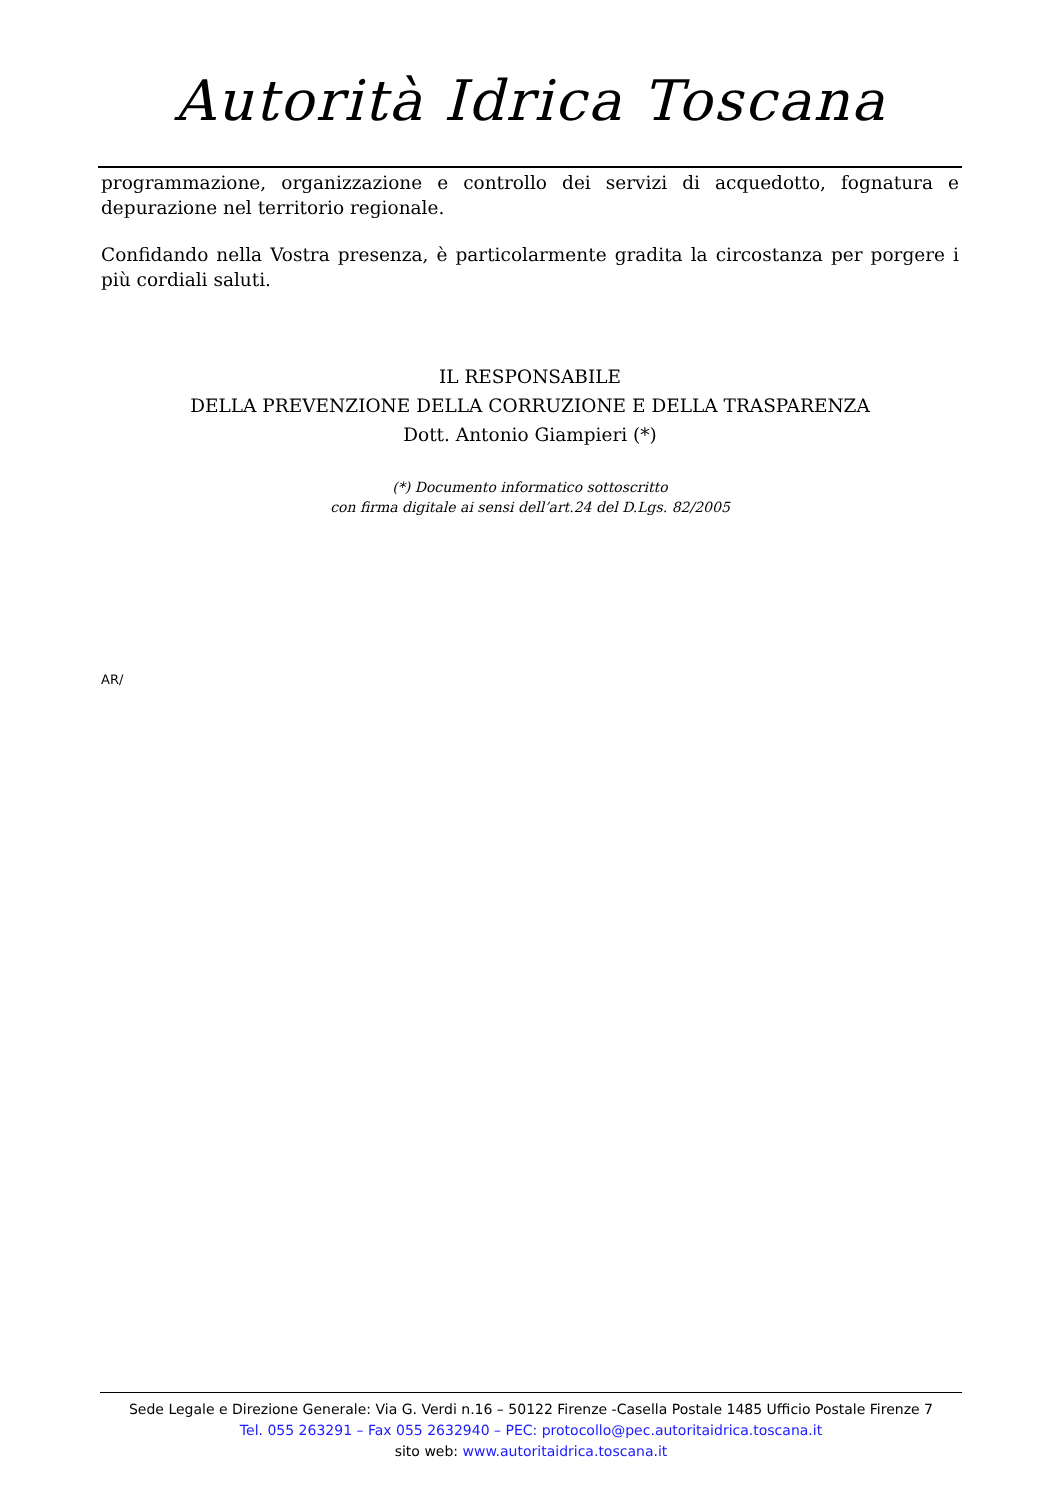Autorità Idrica Toscana
programmazione, organizzazione e controllo dei servizi di acquedotto, fognatura e depurazione nel territorio regionale.
Confidando nella Vostra presenza, è particolarmente gradita la circostanza per porgere i più cordiali saluti.
IL RESPONSABILE
DELLA PREVENZIONE DELLA CORRUZIONE E DELLA TRASPARENZA
Dott. Antonio Giampieri (*)
(*) Documento informatico sottoscritto
con firma digitale ai sensi dell’art.24 del D.Lgs. 82/2005
AR/
Sede Legale e Direzione Generale: Via G. Verdi n.16 – 50122 Firenze -Casella Postale 1485 Ufficio Postale Firenze 7
Tel. 055 263291 – Fax 055 2632940 – PEC: protocollo@pec.autoritaidrica.toscana.it
sito web: www.autoritaidrica.toscana.it